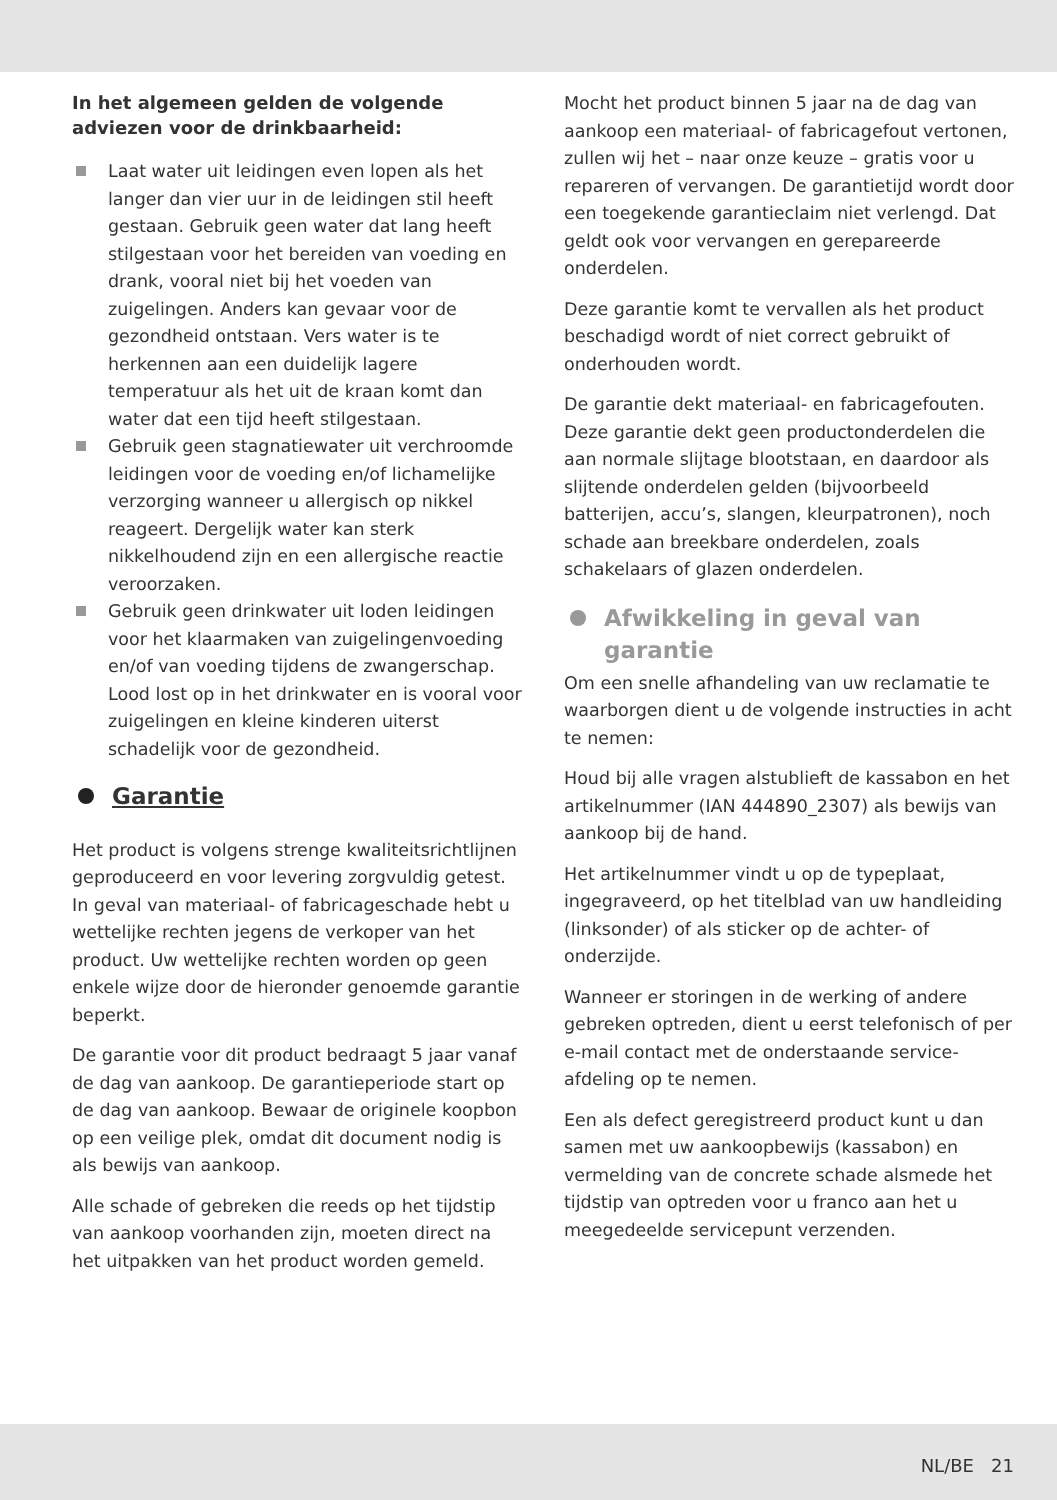In het algemeen gelden de volgende adviezen voor de drinkbaarheid:
Laat water uit leidingen even lopen als het langer dan vier uur in de leidingen stil heeft gestaan. Gebruik geen water dat lang heeft stilgestaan voor het bereiden van voeding en drank, vooral niet bij het voeden van zuigelingen. Anders kan gevaar voor de gezondheid ontstaan. Vers water is te herkennen aan een duidelijk lagere temperatuur als het uit de kraan komt dan water dat een tijd heeft stilgestaan.
Gebruik geen stagnatiewater uit verchroomde leidingen voor de voeding en/of lichamelijke verzorging wanneer u allergisch op nikkel reageert. Dergelijk water kan sterk nikkelhoudend zijn en een allergische reactie veroorzaken.
Gebruik geen drinkwater uit loden leidingen voor het klaarmaken van zuigelingenvoeding en/of van voeding tijdens de zwangerschap. Lood lost op in het drinkwater en is vooral voor zuigelingen en kleine kinderen uiterst schadelijk voor de gezondheid.
Garantie
Het product is volgens strenge kwaliteitsrichtlijnen geproduceerd en voor levering zorgvuldig getest. In geval van materiaal- of fabricageschade hebt u wettelijke rechten jegens de verkoper van het product. Uw wettelijke rechten worden op geen enkele wijze door de hieronder genoemde garantie beperkt.
De garantie voor dit product bedraagt 5 jaar vanaf de dag van aankoop. De garantieperiode start op de dag van aankoop. Bewaar de originele koopbon op een veilige plek, omdat dit document nodig is als bewijs van aankoop.
Alle schade of gebreken die reeds op het tijdstip van aankoop voorhanden zijn, moeten direct na het uitpakken van het product worden gemeld.
Mocht het product binnen 5 jaar na de dag van aankoop een materiaal- of fabricagefout vertonen, zullen wij het – naar onze keuze – gratis voor u repareren of vervangen. De garantietijd wordt door een toegekende garantieclaim niet verlengd. Dat geldt ook voor vervangen en gerepareerde onderdelen.
Deze garantie komt te vervallen als het product beschadigd wordt of niet correct gebruikt of onderhouden wordt.
De garantie dekt materiaal- en fabricagefouten. Deze garantie dekt geen productonderdelen die aan normale slijtage blootstaan, en daardoor als slijtende onderdelen gelden (bijvoorbeeld batterijen, accu’s, slangen, kleurpatronen), noch schade aan breekbare onderdelen, zoals schakelaars of glazen onderdelen.
Afwikkeling in geval van garantie
Om een snelle afhandeling van uw reclamatie te waarborgen dient u de volgende instructies in acht te nemen:
Houd bij alle vragen alstublieft de kassabon en het artikelnummer (IAN 444890_2307) als bewijs van aankoop bij de hand.
Het artikelnummer vindt u op de typeplaat, ingegraveerd, op het titelblad van uw handleiding (linksonder) of als sticker op de achter- of onderzijde.
Wanneer er storingen in de werking of andere gebreken optreden, dient u eerst telefonisch of per e-mail contact met de onderstaande service-afdeling op te nemen.
Een als defect geregistreerd product kunt u dan samen met uw aankoopbewijs (kassabon) en vermelding van de concrete schade alsmede het tijdstip van optreden voor u franco aan het u meegedeelde servicepunt verzenden.
NL/BE 21